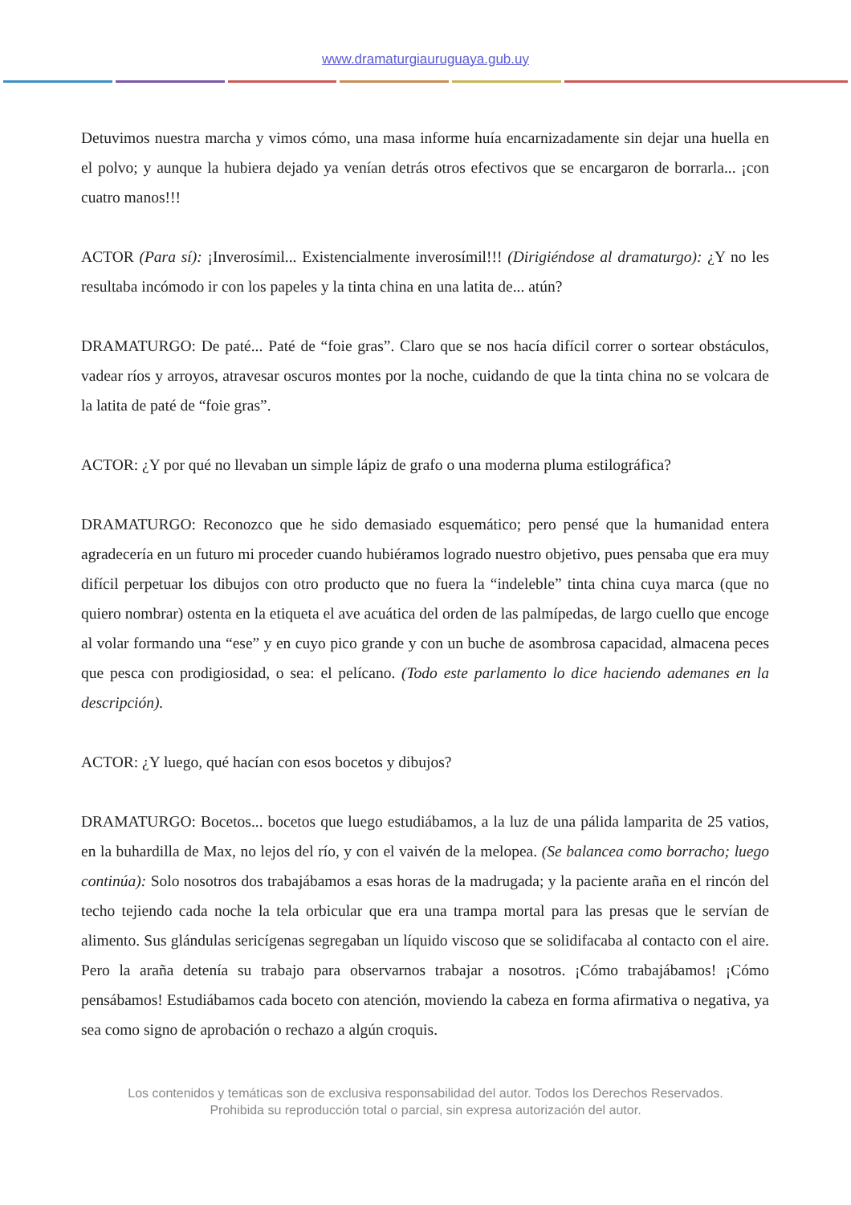www.dramaturgiauruguaya.gub.uy
Detuvimos nuestra marcha y vimos cómo, una masa informe huía encarnizadamente sin dejar una huella en el polvo; y aunque la hubiera dejado ya venían detrás otros efectivos que se encargaron de borrarla... ¡con cuatro manos!!!
ACTOR (Para sí): ¡Inverosímil... Existencialmente inverosímil!!! (Dirigiéndose al dramaturgo): ¿Y no les resultaba incómodo ir con los papeles y la tinta china en una latita de... atún?
DRAMATURGO: De paté... Paté de “foie gras”. Claro que se nos hacía difícil correr o sortear obstáculos, vadear ríos y arroyos, atravesar oscuros montes por la noche, cuidando de que la tinta china no se volcara de la latita de paté de “foie gras”.
ACTOR: ¿Y por qué no llevaban un simple lápiz de grafo o una moderna pluma estilográfica?
DRAMATURGO: Reconozco que he sido demasiado esquemático; pero pensé que la humanidad entera agradecería en un futuro mi proceder cuando hubiéramos logrado nuestro objetivo, pues pensaba que era muy difícil perpetuar los dibujos con otro producto que no fuera la “indeleble” tinta china cuya marca (que no quiero nombrar) ostenta en la etiqueta el ave acuática del orden de las palmípedas, de largo cuello que encoge al volar formando una “ese” y en cuyo pico grande y con un buche de asombrosa capacidad, almacena peces que pesca con prodigiosidad, o sea: el pelícano. (Todo este parlamento lo dice haciendo ademanes en la descripción).
ACTOR: ¿Y luego, qué hacían con esos bocetos y dibujos?
DRAMATURGO: Bocetos... bocetos que luego estudiábamos, a la luz de una pálida lamparita de 25 vatios, en la buhardilla de Max, no lejos del río, y con el vaivén de la melopea. (Se balancea como borracho; luego continúa): Solo nosotros dos trabajábamos a esas horas de la madrugada; y la paciente araña en el rincón del techo tejiendo cada noche la tela orbicular que era una trampa mortal para las presas que le servían de alimento. Sus glándulas sericígenas segregaban un líquido viscoso que se solidifacaba al contacto con el aire. Pero la araña detenía su trabajo para observarnos trabajar a nosotros. ¡Cómo trabajábamos! ¡Cómo pensábamos! Estudiábamos cada boceto con atención, moviendo la cabeza en forma afirmativa o negativa, ya sea como signo de aprobación o rechazo a algún croquis.
Los contenidos y temáticas son de exclusiva responsabilidad del autor. Todos los Derechos Reservados.
Prohibida su reproducción total o parcial, sin expresa autorización del autor.